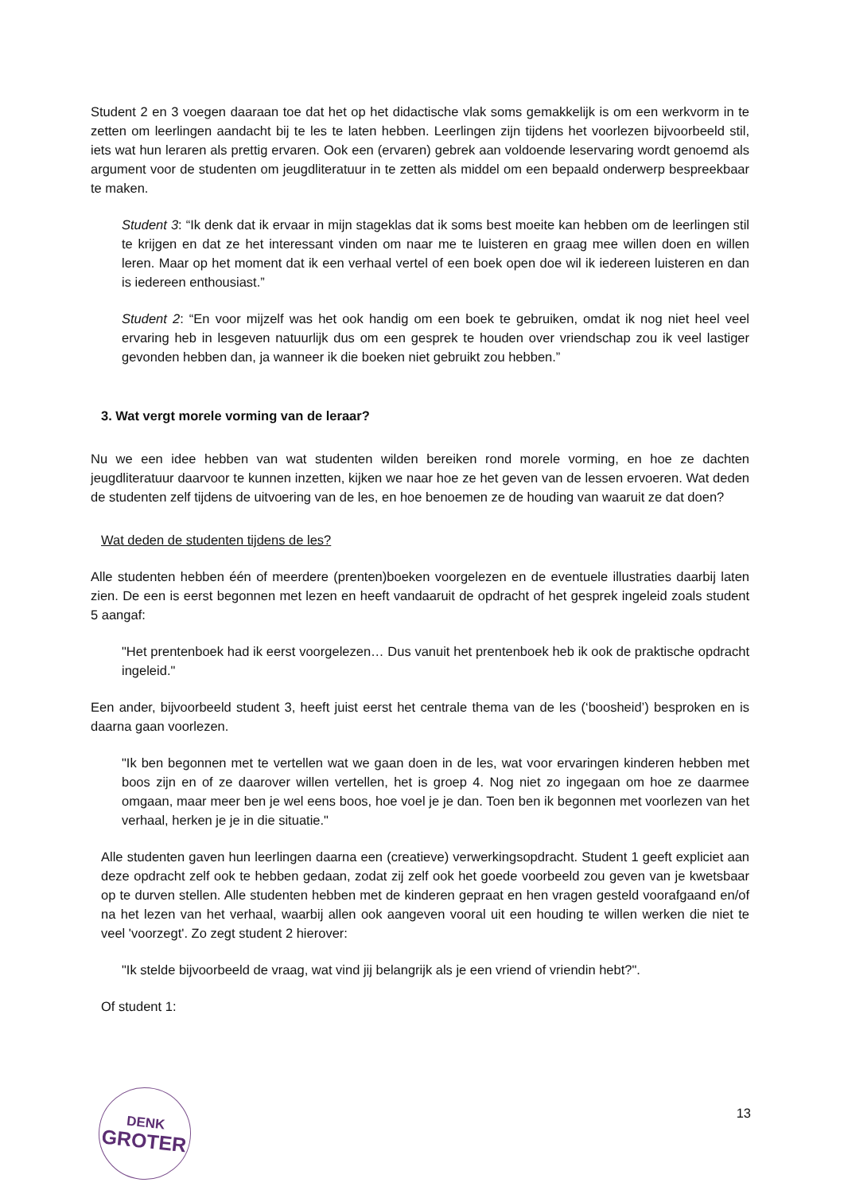Student 2 en 3 voegen daaraan toe dat het op het didactische vlak soms gemakkelijk is om een werkvorm in te zetten om leerlingen aandacht bij te les te laten hebben. Leerlingen zijn tijdens het voorlezen bijvoorbeeld stil, iets wat hun leraren als prettig ervaren. Ook een (ervaren) gebrek aan voldoende leservaring wordt genoemd als argument voor de studenten om jeugdliteratuur in te zetten als middel om een bepaald onderwerp bespreekbaar te maken.
Student 3: “Ik denk dat ik ervaar in mijn stageklas dat ik soms best moeite kan hebben om de leerlingen stil te krijgen en dat ze het interessant vinden om naar me te luisteren en graag mee willen doen en willen leren. Maar op het moment dat ik een verhaal vertel of een boek open doe wil ik iedereen luisteren en dan is iedereen enthousiast.”
Student 2: “En voor mijzelf was het ook handig om een boek te gebruiken, omdat ik nog niet heel veel ervaring heb in lesgeven natuurlijk dus om een gesprek te houden over vriendschap zou ik veel lastiger gevonden hebben dan, ja wanneer ik die boeken niet gebruikt zou hebben.”
3. Wat vergt morele vorming van de leraar?
Nu we een idee hebben van wat studenten wilden bereiken rond morele vorming, en hoe ze dachten jeugdliteratuur daarvoor te kunnen inzetten, kijken we naar hoe ze het geven van de lessen ervoeren. Wat deden de studenten zelf tijdens de uitvoering van de les, en hoe benoemen ze de houding van waaruit ze dat doen?
Wat deden de studenten tijdens de les?
Alle studenten hebben één of meerdere (prenten)boeken voorgelezen en de eventuele illustraties daarbij laten zien. De een is eerst begonnen met lezen en heeft vandaaruit de opdracht of het gesprek ingeleid zoals student 5 aangaf:
"Het prentenboek had ik eerst voorgelezen… Dus vanuit het prentenboek heb ik ook de praktische opdracht ingeleid."
Een ander, bijvoorbeeld student 3, heeft juist eerst het centrale thema van de les (‘boosheid’) besproken en is daarna gaan voorlezen.
"Ik ben begonnen met te vertellen wat we gaan doen in de les, wat voor ervaringen kinderen hebben met boos zijn en of ze daarover willen vertellen, het is groep 4. Nog niet zo ingegaan om hoe ze daarmee omgaan, maar meer ben je wel eens boos, hoe voel je je dan. Toen ben ik begonnen met voorlezen van het verhaal, herken je je in die situatie."
Alle studenten gaven hun leerlingen daarna een (creatieve) verwerkingsopdracht. Student 1 geeft expliciet aan deze opdracht zelf ook te hebben gedaan, zodat zij zelf ook het goede voorbeeld zou geven van je kwetsbaar op te durven stellen. Alle studenten hebben met de kinderen gepraat en hen vragen gesteld voorafgaand en/of na het lezen van het verhaal, waarbij allen ook aangeven vooral uit een houding te willen werken die niet te veel 'voorzegt'. Zo zegt student 2 hierover:
"Ik stelde bijvoorbeeld de vraag, wat vind jij belangrijk als je een vriend of vriendin hebt?".
Of student 1:
DENK
GROTER
13